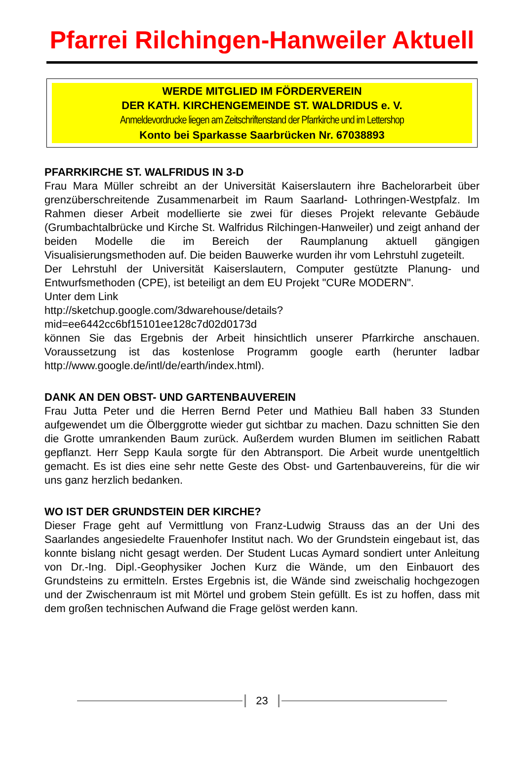Pfarrei Rilchingen-Hanweiler Aktuell
WERDE MITGLIED IM FÖRDERVEREIN
DER KATH. KIRCHENGEMEINDE ST. WALDRIDUS e. V.
Anmeldevordrucke liegen am Zeitschriftenstand der Pfarrkirche und im Lettershop
Konto bei Sparkasse Saarbrücken Nr. 67038893
PFARRKIRCHE ST. WALFRIDUS IN 3-D
Frau Mara Müller schreibt an der Universität Kaiserslautern ihre Bachelorarbeit über grenzüberschreitende Zusammenarbeit im Raum Saarland- Lothringen-Westpfalz. Im Rahmen dieser Arbeit modellierte sie zwei für dieses Projekt relevante Gebäude (Grumbachtalbrücke und Kirche St. Walfridus Rilchingen-Hanweiler) und zeigt anhand der beiden Modelle die im Bereich der Raumplanung aktuell gängigen Visualisierungsmethoden auf. Die beiden Bauwerke wurden ihr vom Lehrstuhl zugeteilt.
Der Lehrstuhl der Universität Kaiserslautern, Computer gestützte Planung- und Entwurfsmethoden (CPE), ist beteiligt an dem EU Projekt "CURe MODERN".
Unter dem Link
http://sketchup.google.com/3dwarehouse/details?mid=ee6442cc6bf15101ee128c7d02d0173d
können Sie das Ergebnis der Arbeit hinsichtlich unserer Pfarrkirche anschauen. Voraussetzung ist das kostenlose Programm google earth (herunter ladbar http://www.google.de/intl/de/earth/index.html).
DANK AN DEN OBST- UND GARTENBAUVEREIN
Frau Jutta Peter und die Herren Bernd Peter und Mathieu Ball haben 33 Stunden aufgewendet um die Ölberggrotte wieder gut sichtbar zu machen. Dazu schnitten Sie den die Grotte umrankenden Baum zurück. Außerdem wurden Blumen im seitlichen Rabatt gepflanzt. Herr Sepp Kaula sorgte für den Abtransport. Die Arbeit wurde unentgeltlich gemacht. Es ist dies eine sehr nette Geste des Obst- und Gartenbauvereins, für die wir uns ganz herzlich bedanken.
WO IST DER GRUNDSTEIN DER KIRCHE?
Dieser Frage geht auf Vermittlung von Franz-Ludwig Strauss das an der Uni des Saarlandes angesiedelte Frauenhofer Institut nach. Wo der Grundstein eingebaut ist, das konnte bislang nicht gesagt werden. Der Student Lucas Aymard sondiert unter Anleitung von Dr.-Ing. Dipl.-Geophysiker Jochen Kurz die Wände, um den Einbauort des Grundsteins zu ermitteln. Erstes Ergebnis ist, die Wände sind zweischalig hochgezogen und der Zwischenraum ist mit Mörtel und grobem Stein gefüllt. Es ist zu hoffen, dass mit dem großen technischen Aufwand die Frage gelöst werden kann.
23